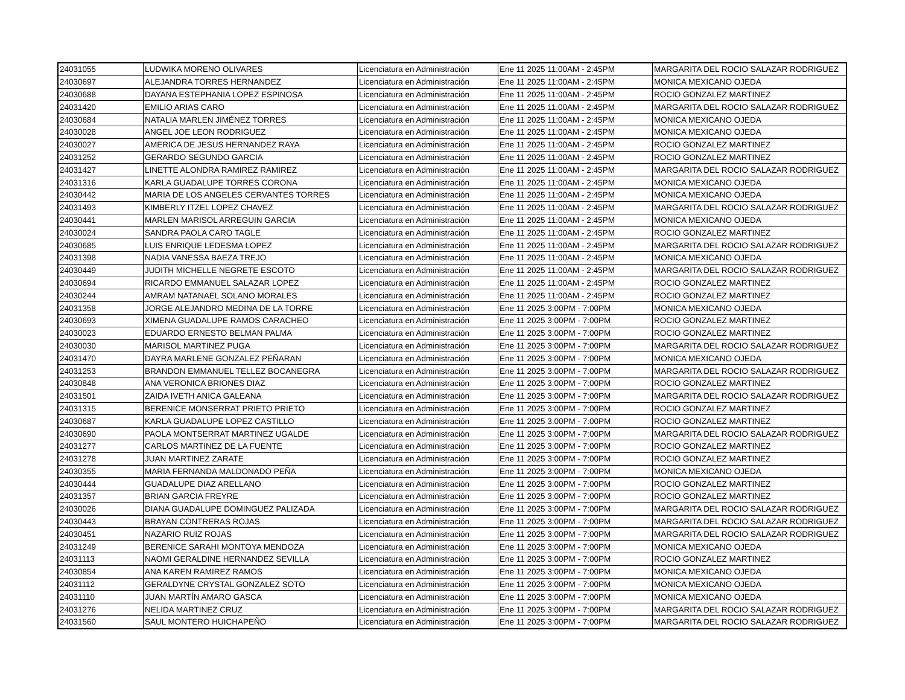| 24031055 | LUDWIKA MORENO OLIVARES | Licenciatura en Administración | Ene 11 2025 11:00AM - 2:45PM | MARGARITA DEL ROCIO SALAZAR RODRIGUEZ |
| 24030697 | ALEJANDRA TORRES HERNANDEZ | Licenciatura en Administración | Ene 11 2025 11:00AM - 2:45PM | MONICA MEXICANO OJEDA |
| 24030688 | DAYANA ESTEPHANIA LOPEZ ESPINOSA | Licenciatura en Administración | Ene 11 2025 11:00AM - 2:45PM | ROCIO GONZALEZ MARTINEZ |
| 24031420 | EMILIO ARIAS CARO | Licenciatura en Administración | Ene 11 2025 11:00AM - 2:45PM | MARGARITA DEL ROCIO SALAZAR RODRIGUEZ |
| 24030684 | NATALIA MARLEN JIMÉNEZ TORRES | Licenciatura en Administración | Ene 11 2025 11:00AM - 2:45PM | MONICA MEXICANO OJEDA |
| 24030028 | ANGEL JOE LEON RODRIGUEZ | Licenciatura en Administración | Ene 11 2025 11:00AM - 2:45PM | MONICA MEXICANO OJEDA |
| 24030027 | AMERICA DE JESUS HERNANDEZ RAYA | Licenciatura en Administración | Ene 11 2025 11:00AM - 2:45PM | ROCIO GONZALEZ MARTINEZ |
| 24031252 | GERARDO SEGUNDO GARCIA | Licenciatura en Administración | Ene 11 2025 11:00AM - 2:45PM | ROCIO GONZALEZ MARTINEZ |
| 24031427 | LINETTE ALONDRA RAMIREZ RAMIREZ | Licenciatura en Administración | Ene 11 2025 11:00AM - 2:45PM | MARGARITA DEL ROCIO SALAZAR RODRIGUEZ |
| 24031316 | KARLA GUADALUPE TORRES CORONA | Licenciatura en Administración | Ene 11 2025 11:00AM - 2:45PM | MONICA MEXICANO OJEDA |
| 24030442 | MARIA DE LOS ANGELES CERVANTES TORRES | Licenciatura en Administración | Ene 11 2025 11:00AM - 2:45PM | MONICA MEXICANO OJEDA |
| 24031493 | KIMBERLY ITZEL LOPEZ CHAVEZ | Licenciatura en Administración | Ene 11 2025 11:00AM - 2:45PM | MARGARITA DEL ROCIO SALAZAR RODRIGUEZ |
| 24030441 | MARLEN MARISOL ARREGUIN GARCIA | Licenciatura en Administración | Ene 11 2025 11:00AM - 2:45PM | MONICA MEXICANO OJEDA |
| 24030024 | SANDRA PAOLA CARO TAGLE | Licenciatura en Administración | Ene 11 2025 11:00AM - 2:45PM | ROCIO GONZALEZ MARTINEZ |
| 24030685 | LUIS ENRIQUE LEDESMA LOPEZ | Licenciatura en Administración | Ene 11 2025 11:00AM - 2:45PM | MARGARITA DEL ROCIO SALAZAR RODRIGUEZ |
| 24031398 | NADIA VANESSA BAEZA TREJO | Licenciatura en Administración | Ene 11 2025 11:00AM - 2:45PM | MONICA MEXICANO OJEDA |
| 24030449 | JUDITH MICHELLE NEGRETE ESCOTO | Licenciatura en Administración | Ene 11 2025 11:00AM - 2:45PM | MARGARITA DEL ROCIO SALAZAR RODRIGUEZ |
| 24030694 | RICARDO EMMANUEL SALAZAR LOPEZ | Licenciatura en Administración | Ene 11 2025 11:00AM - 2:45PM | ROCIO GONZALEZ MARTINEZ |
| 24030244 | AMRAM NATANAEL SOLANO MORALES | Licenciatura en Administración | Ene 11 2025 11:00AM - 2:45PM | ROCIO GONZALEZ MARTINEZ |
| 24031358 | JORGE ALEJANDRO MEDINA DE LA TORRE | Licenciatura en Administración | Ene 11 2025 3:00PM - 7:00PM | MONICA MEXICANO OJEDA |
| 24030693 | XIMENA GUADALUPE RAMOS CARACHEO | Licenciatura en Administración | Ene 11 2025 3:00PM - 7:00PM | ROCIO GONZALEZ MARTINEZ |
| 24030023 | EDUARDO ERNESTO BELMAN PALMA | Licenciatura en Administración | Ene 11 2025 3:00PM - 7:00PM | ROCIO GONZALEZ MARTINEZ |
| 24030030 | MARISOL MARTINEZ PUGA | Licenciatura en Administración | Ene 11 2025 3:00PM - 7:00PM | MARGARITA DEL ROCIO SALAZAR RODRIGUEZ |
| 24031470 | DAYRA MARLENE GONZALEZ PEÑARAN | Licenciatura en Administración | Ene 11 2025 3:00PM - 7:00PM | MONICA MEXICANO OJEDA |
| 24031253 | BRANDON EMMANUEL TELLEZ BOCANEGRA | Licenciatura en Administración | Ene 11 2025 3:00PM - 7:00PM | MARGARITA DEL ROCIO SALAZAR RODRIGUEZ |
| 24030848 | ANA VERONICA BRIONES DIAZ | Licenciatura en Administración | Ene 11 2025 3:00PM - 7:00PM | ROCIO GONZALEZ MARTINEZ |
| 24031501 | ZAIDA IVETH ANICA GALEANA | Licenciatura en Administración | Ene 11 2025 3:00PM - 7:00PM | MARGARITA DEL ROCIO SALAZAR RODRIGUEZ |
| 24031315 | BERENICE MONSERRAT PRIETO PRIETO | Licenciatura en Administración | Ene 11 2025 3:00PM - 7:00PM | ROCIO GONZALEZ MARTINEZ |
| 24030687 | KARLA GUADALUPE LOPEZ CASTILLO | Licenciatura en Administración | Ene 11 2025 3:00PM - 7:00PM | ROCIO GONZALEZ MARTINEZ |
| 24030690 | PAOLA MONTSERRAT MARTINEZ UGALDE | Licenciatura en Administración | Ene 11 2025 3:00PM - 7:00PM | MARGARITA DEL ROCIO SALAZAR RODRIGUEZ |
| 24031277 | CARLOS MARTINEZ DE LA FUENTE | Licenciatura en Administración | Ene 11 2025 3:00PM - 7:00PM | ROCIO GONZALEZ MARTINEZ |
| 24031278 | JUAN MARTINEZ ZARATE | Licenciatura en Administración | Ene 11 2025 3:00PM - 7:00PM | ROCIO GONZALEZ MARTINEZ |
| 24030355 | MARIA FERNANDA MALDONADO PEÑA | Licenciatura en Administración | Ene 11 2025 3:00PM - 7:00PM | MONICA MEXICANO OJEDA |
| 24030444 | GUADALUPE DIAZ ARELLANO | Licenciatura en Administración | Ene 11 2025 3:00PM - 7:00PM | ROCIO GONZALEZ MARTINEZ |
| 24031357 | BRIAN GARCIA FREYRE | Licenciatura en Administración | Ene 11 2025 3:00PM - 7:00PM | ROCIO GONZALEZ MARTINEZ |
| 24030026 | DIANA GUADALUPE DOMINGUEZ PALIZADA | Licenciatura en Administración | Ene 11 2025 3:00PM - 7:00PM | MARGARITA DEL ROCIO SALAZAR RODRIGUEZ |
| 24030443 | BRAYAN CONTRERAS ROJAS | Licenciatura en Administración | Ene 11 2025 3:00PM - 7:00PM | MARGARITA DEL ROCIO SALAZAR RODRIGUEZ |
| 24030451 | NAZARIO RUIZ ROJAS | Licenciatura en Administración | Ene 11 2025 3:00PM - 7:00PM | MARGARITA DEL ROCIO SALAZAR RODRIGUEZ |
| 24031249 | BERENICE SARAHI MONTOYA MENDOZA | Licenciatura en Administración | Ene 11 2025 3:00PM - 7:00PM | MONICA MEXICANO OJEDA |
| 24031113 | NAOMI GERALDINE HERNANDEZ SEVILLA | Licenciatura en Administración | Ene 11 2025 3:00PM - 7:00PM | ROCIO GONZALEZ MARTINEZ |
| 24030854 | ANA KAREN RAMIREZ RAMOS | Licenciatura en Administración | Ene 11 2025 3:00PM - 7:00PM | MONICA MEXICANO OJEDA |
| 24031112 | GERALDYNE CRYSTAL GONZALEZ SOTO | Licenciatura en Administración | Ene 11 2025 3:00PM - 7:00PM | MONICA MEXICANO OJEDA |
| 24031110 | JUAN MARTÍN AMARO GASCA | Licenciatura en Administración | Ene 11 2025 3:00PM - 7:00PM | MONICA MEXICANO OJEDA |
| 24031276 | NELIDA MARTINEZ CRUZ | Licenciatura en Administración | Ene 11 2025 3:00PM - 7:00PM | MARGARITA DEL ROCIO SALAZAR RODRIGUEZ |
| 24031560 | SAUL MONTERO HUICHAPEÑO | Licenciatura en Administración | Ene 11 2025 3:00PM - 7:00PM | MARGARITA DEL ROCIO SALAZAR RODRIGUEZ |